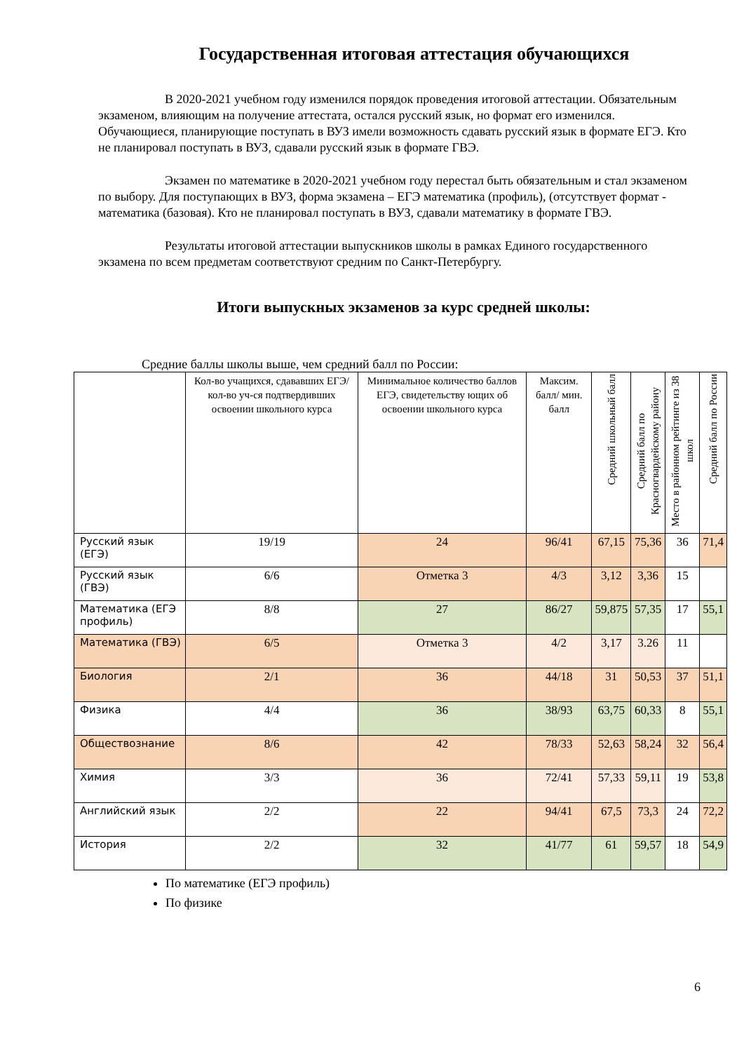Государственная итоговая аттестация обучающихся
В 2020-2021 учебном году изменился порядок проведения итоговой аттестации. Обязательным экзаменом, влияющим на получение аттестата, остался русский язык, но формат его изменился. Обучающиеся, планирующие поступать в ВУЗ имели возможность сдавать русский язык в формате ЕГЭ. Кто не планировал поступать в ВУЗ, сдавали русский язык в формате ГВЭ.
Экзамен по математике в 2020-2021 учебном году перестал быть обязательным и стал экзаменом по выбору. Для поступающих в ВУЗ, форма экзамена – ЕГЭ математика (профиль), (отсутствует формат - математика (базовая). Кто не планировал поступать в ВУЗ, сдавали математику в формате ГВЭ.
Результаты итоговой аттестации выпускников школы в рамках Единого государственного экзамена по всем предметам соответствуют средним по Санкт-Петербургу.
Итоги выпускных экзаменов за курс средней школы:
Средние баллы школы выше, чем средний балл по России:
| | Кол-во учащихся, сдававших ЕГЭ/кол-во уч-ся подтвердивших освоении школьного курса | Минимальное количество баллов ЕГЭ, свидетельству ющих об освоении школьного курса | Максим. балл/ мин. балл | Средний школьный балл | Средний балл по Красногвардейскому району | Место в районном рейтинге из 38 школ | Средний балл по России |
| --- | --- | --- | --- | --- | --- | --- | --- |
| Русский язык (ЕГЭ) | 19/19 | 24 | 96/41 | 67,15 | 75,36 | 36 | 71,4 |
| Русский язык (ГВЭ) | 6/6 | Отметка 3 | 4/3 | 3,12 | 3,36 | 15 | |
| Математика (ЕГЭ профиль) | 8/8 | 27 | 86/27 | 59,875 | 57,35 | 17 | 55,1 |
| Математика (ГВЭ) | 6/5 | Отметка 3 | 4/2 | 3,17 | 3.26 | 11 | |
| Биология | 2/1 | 36 | 44/18 | 31 | 50,53 | 37 | 51,1 |
| Физика | 4/4 | 36 | 38/93 | 63,75 | 60,33 | 8 | 55,1 |
| Обществознание | 8/6 | 42 | 78/33 | 52,63 | 58,24 | 32 | 56,4 |
| Химия | 3/3 | 36 | 72/41 | 57,33 | 59,11 | 19 | 53,8 |
| Английский язык | 2/2 | 22 | 94/41 | 67,5 | 73,3 | 24 | 72,2 |
| История | 2/2 | 32 | 41/77 | 61 | 59,57 | 18 | 54,9 |
По математике (ЕГЭ профиль)
По физике
6